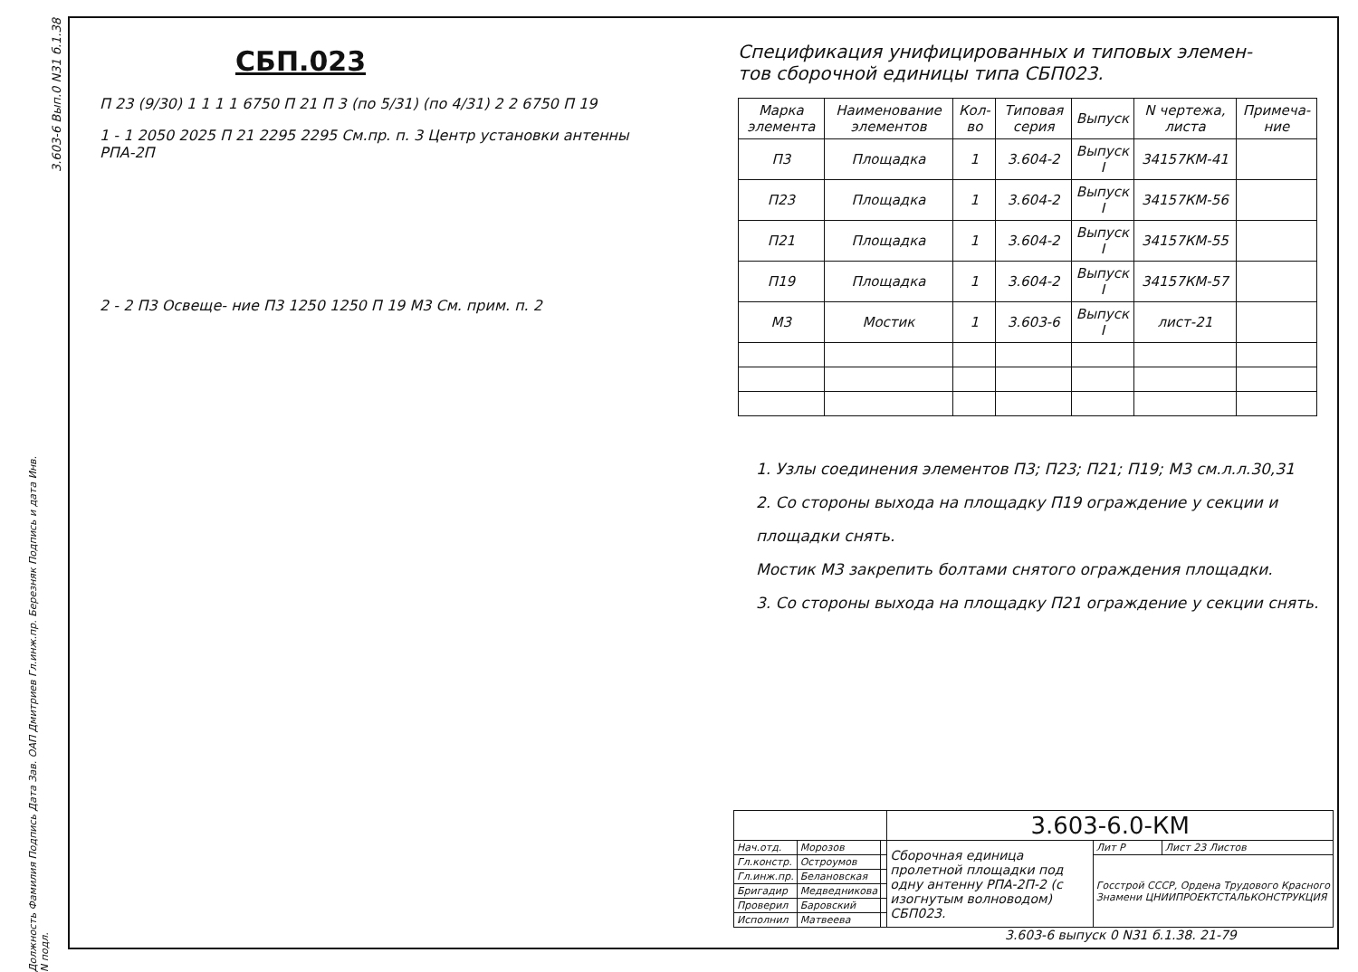3.603-6 Вып.0 N31 б.1.38
СБП.023
П 23 (9/30) 1 1 1 1 6750 П 21 П 3 (по 5/31) (по 4/31) 2 2 6750 П 19
1 - 1 2050 2025 П 21 2295 2295 См.пр. п. 3 Центр установки антенны РПА-2П
2 - 2 П3 Освеще- ние П3 1250 1250 П 19 М3 См. прим. п. 2
Спецификация унифицированных и типовых элемен-
тов сборочной единицы типа СБП023.
| Марка элемента | Наименование элементов | Кол-во | Типовая серия | Выпуск | N чертежа, листа | Примеча-ние |
| --- | --- | --- | --- | --- | --- | --- |
| П3 | Площадка | 1 | 3.604-2 | Выпуск I | 34157КМ-41 | |
| П23 | Площадка | 1 | 3.604-2 | Выпуск I | 34157КМ-56 | |
| П21 | Площадка | 1 | 3.604-2 | Выпуск I | 34157КМ-55 | |
| П19 | Площадка | 1 | 3.604-2 | Выпуск I | 34157КМ-57 | |
| М3 | Мостик | 1 | 3.603-6 | Выпуск I | лист-21 | |
1. Узлы соединения элементов П3; П23; П21; П19; М3 см.л.л.30,31
2. Со стороны выхода на площадку П19 ограждение у секции и площадки снять.
Мостик М3 закрепить болтами снятого ограждения площадки.
3. Со стороны выхода на площадку П21 ограждение у секции снять.
| | | | 3.603-6.0-КМ | | |
| Нач.отд. | Морозов | | Сборочная единица пролетной площадки под одну антенну РПА-2П-2 (с изогнутым волноводом) СБП023. | Лит Р | Лист 23 Листов |
| Гл.констр. | Остроумов | | | Госстрой СССР, Ордена Трудового Красного Знамени ЦНИИПРОЕКТСТАЛЬКОНСТРУКЦИЯ | |
| Гл.инж.пр. | Белановская | | | | |
| Бригадир | Медведникова | | | | |
| Проверил | Баровский | | | | |
| Исполнил | Матвеева | | | | |
3.603-6 выпуск 0 N31 б.1.38. 21-79
Должность Фамилия Подпись Дата Зав. ОАП Дмитриев Гл.инж.пр. Березняк Подпись и дата Инв. N подл.